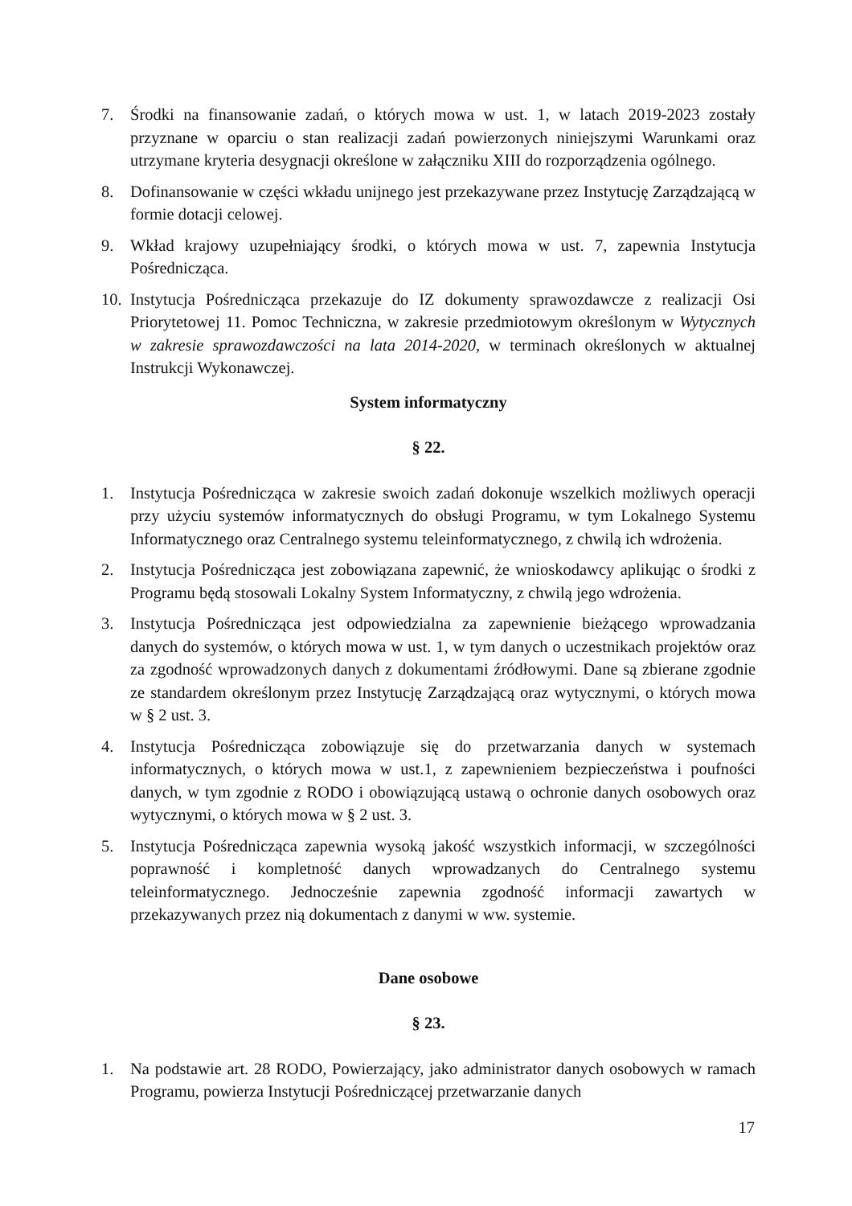7. Środki na finansowanie zadań, o których mowa w ust. 1, w latach 2019-2023 zostały przyznane w oparciu o stan realizacji zadań powierzonych niniejszymi Warunkami oraz utrzymane kryteria desygnacji określone w załączniku XIII do rozporządzenia ogólnego.
8. Dofinansowanie w części wkładu unijnego jest przekazywane przez Instytucję Zarządzającą w formie dotacji celowej.
9. Wkład krajowy uzupełniający środki, o których mowa w ust. 7, zapewnia Instytucja Pośrednicząca.
10. Instytucja Pośrednicząca przekazuje do IZ dokumenty sprawozdawcze z realizacji Osi Priorytetowej 11. Pomoc Techniczna, w zakresie przedmiotowym określonym w Wytycznych w zakresie sprawozdawczości na lata 2014-2020, w terminach określonych w aktualnej Instrukcji Wykonawczej.
System informatyczny
§ 22.
1. Instytucja Pośrednicząca w zakresie swoich zadań dokonuje wszelkich możliwych operacji przy użyciu systemów informatycznych do obsługi Programu, w tym Lokalnego Systemu Informatycznego oraz Centralnego systemu teleinformatycznego, z chwilą ich wdrożenia.
2. Instytucja Pośrednicząca jest zobowiązana zapewnić, że wnioskodawcy aplikując o środki z Programu będą stosowali Lokalny System Informatyczny, z chwilą jego wdrożenia.
3. Instytucja Pośrednicząca jest odpowiedzialna za zapewnienie bieżącego wprowadzania danych do systemów, o których mowa w ust. 1, w tym danych o uczestnikach projektów oraz za zgodność wprowadzonych danych z dokumentami źródłowymi. Dane są zbierane zgodnie ze standardem określonym przez Instytucję Zarządzającą oraz wytycznymi, o których mowa w § 2 ust. 3.
4. Instytucja Pośrednicząca zobowiązuje się do przetwarzania danych w systemach informatycznych, o których mowa w ust.1, z zapewnieniem bezpieczeństwa i poufności danych, w tym zgodnie z RODO i obowiązującą ustawą o ochronie danych osobowych oraz wytycznymi, o których mowa w § 2 ust. 3.
5. Instytucja Pośrednicząca zapewnia wysoką jakość wszystkich informacji, w szczególności poprawność i kompletność danych wprowadzanych do Centralnego systemu teleinformatycznego. Jednocześnie zapewnia zgodność informacji zawartych w przekazywanych przez nią dokumentach z danymi w ww. systemie.
Dane osobowe
§ 23.
1. Na podstawie art. 28 RODO, Powierzający, jako administrator danych osobowych w ramach Programu, powierza Instytucji Pośredniczącej przetwarzanie danych
17